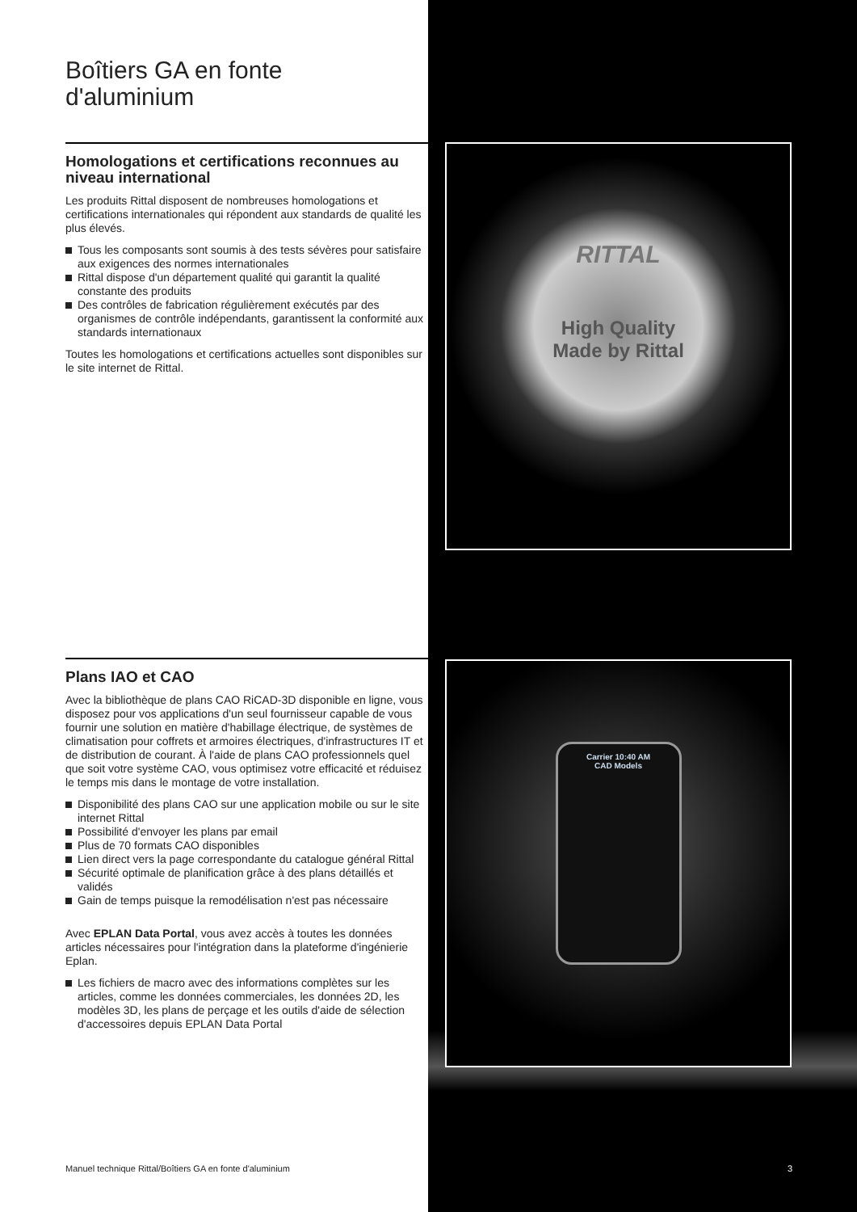Boîtiers GA en fonte d'aluminium
Homologations et certifications reconnues au niveau international
Les produits Rittal disposent de nombreuses homologations et certifications internationales qui répondent aux standards de qualité les plus élevés.
Tous les composants sont soumis à des tests sévères pour satisfaire aux exigences des normes internationales
Rittal dispose d'un département qualité qui garantit la qualité constante des produits
Des contrôles de fabrication régulièrement exécutés par des organismes de contrôle indépendants, garantissent la conformité aux standards internationaux
Toutes les homologations et certifications actuelles sont disponibles sur le site internet de Rittal.
Plans IAO et CAO
Avec la bibliothèque de plans CAO RiCAD-3D disponible en ligne, vous disposez pour vos applications d'un seul fournisseur capable de vous fournir une solution en matière d'habillage électrique, de systèmes de climatisation pour coffrets et armoires électriques, d'infrastructures IT et de distribution de courant. À l'aide de plans CAO professionnels quel que soit votre système CAO, vous optimisez votre efficacité et réduisez le temps mis dans le montage de votre installation.
Disponibilité des plans CAO sur une application mobile ou sur le site internet Rittal
Possibilité d'envoyer les plans par email
Plus de 70 formats CAO disponibles
Lien direct vers la page correspondante du catalogue général Rittal
Sécurité optimale de planification grâce à des plans détaillés et validés
Gain de temps puisque la remodélisation n'est pas nécessaire
Avec EPLAN Data Portal, vous avez accès à toutes les données articles nécessaires pour l'intégration dans la plateforme d'ingénierie Eplan.
Les fichiers de macro avec des informations complètes sur les articles, comme les données commerciales, les données 2D, les modèles 3D, les plans de perçage et les outils d'aide de sélection d'accessoires depuis EPLAN Data Portal
RITTAL
High Quality
Made by Rittal
Carrier 10:40 AM
CAD Models
Manuel technique Rittal/Boîtiers GA en fonte d'aluminium 3